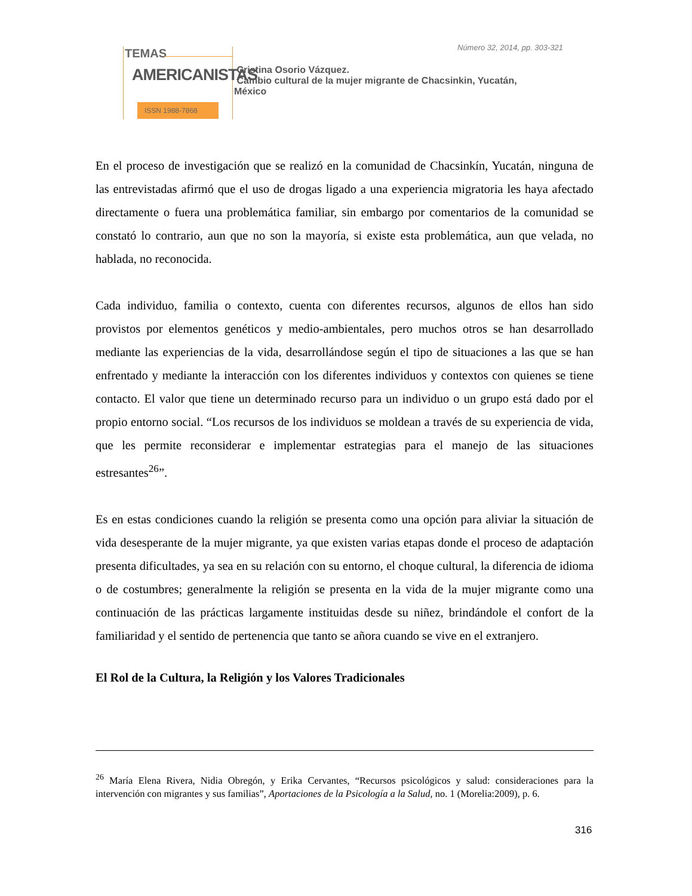Número 32, 2014, pp. 303-321
TEMAS
AMERICANISTAS
ISSN 1988-7868
Cristina Osorio Vázquez.
Cambio cultural de la mujer migrante de Chacsinkin, Yucatán,
México
En el proceso de investigación que se realizó en la comunidad de Chacsinkín, Yucatán, ninguna de las entrevistadas afirmó que el uso de drogas ligado a una experiencia migratoria les haya afectado directamente o fuera una problemática familiar, sin embargo por comentarios de la comunidad se constató lo contrario, aun que no son la mayoría, si existe esta problemática, aun que velada, no hablada, no reconocida.
Cada individuo, familia o contexto, cuenta con diferentes recursos, algunos de ellos han sido provistos por elementos genéticos y medio-ambientales, pero muchos otros se han desarrollado mediante las experiencias de la vida, desarrollándose según el tipo de situaciones a las que se han enfrentado y mediante la interacción con los diferentes individuos y contextos con quienes se tiene contacto. El valor que tiene un determinado recurso para un individuo o un grupo está dado por el propio entorno social. “Los recursos de los individuos se moldean a través de su experiencia de vida, que les permite reconsiderar e implementar estrategias para el manejo de las situaciones estresantes<sup>26</sup>”.
Es en estas condiciones cuando la religión se presenta como una opción para aliviar la situación de vida desesperante de la mujer migrante, ya que existen varias etapas donde el proceso de adaptación presenta dificultades, ya sea en su relación con su entorno, el choque cultural, la diferencia de idioma o de costumbres; generalmente la religión se presenta en la vida de la mujer migrante como una continuación de las prácticas largamente instituidas desde su niñez, brindándole el confort de la familiaridad y el sentido de pertenencia que tanto se añora cuando se vive en el extranjero.
El Rol de la Cultura, la Religión y los Valores Tradicionales
<sup>26</sup> María Elena Rivera, Nidia Obregón, y Erika Cervantes, “Recursos psicológicos y salud: consideraciones para la intervención con migrantes y sus familias”, Aportaciones de la Psicología a la Salud, no. 1 (Morelia:2009), p. 6.
316